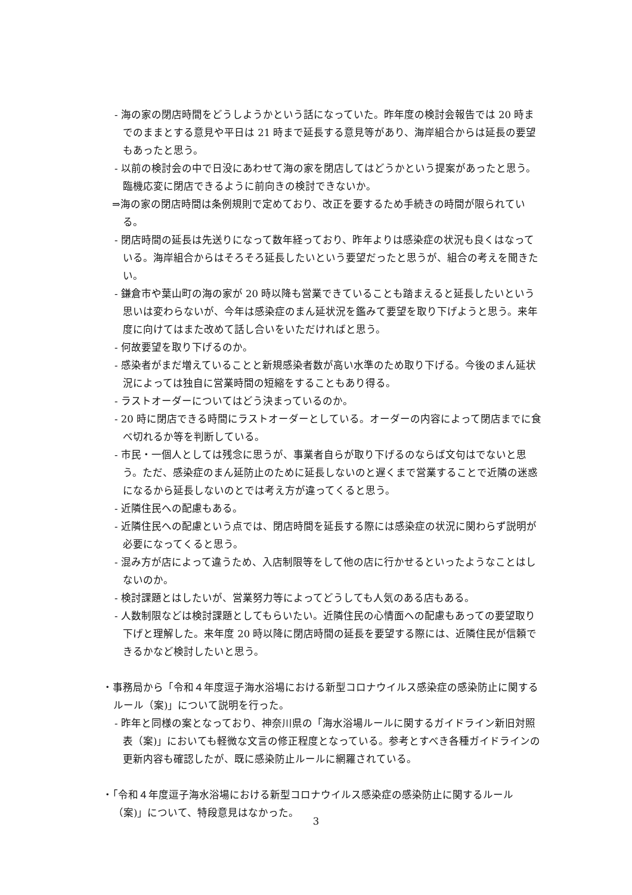- 海の家の閉店時間をどうしようかという話になっていた。昨年度の検討会報告では 20 時までのままとする意見や平日は 21 時まで延長する意見等があり、海岸組合からは延長の要望もあったと思う。
- 以前の検討会の中で日没にあわせて海の家を閉店してはどうかという提案があったと思う。臨機応変に閉店できるように前向きの検討できないか。
⇒海の家の閉店時間は条例規則で定めており、改正を要するため手続きの時間が限られている。
- 閉店時間の延長は先送りになって数年経っており、昨年よりは感染症の状況も良くはなっている。海岸組合からはそろそろ延長したいという要望だったと思うが、組合の考えを聞きたい。
- 鎌倉市や葉山町の海の家が 20 時以降も営業できていることも踏まえると延長したいという思いは変わらないが、今年は感染症のまん延状況を鑑みて要望を取り下げようと思う。来年度に向けてはまた改めて話し合いをいただければと思う。
- 何故要望を取り下げるのか。
- 感染者がまだ増えていることと新規感染者数が高い水準のため取り下げる。今後のまん延状況によっては独自に営業時間の短縮をすることもあり得る。
- ラストオーダーについてはどう決まっているのか。
- 20 時に閉店できる時間にラストオーダーとしている。オーダーの内容によって閉店までに食べ切れるか等を判断している。
- 市民・一個人としては残念に思うが、事業者自らが取り下げるのならば文句はでないと思う。ただ、感染症のまん延防止のために延長しないのと遅くまで営業することで近隣の迷惑になるから延長しないのとでは考え方が違ってくると思う。
- 近隣住民への配慮もある。
- 近隣住民への配慮という点では、閉店時間を延長する際には感染症の状況に関わらず説明が必要になってくると思う。
- 混み方が店によって違うため、入店制限等をして他の店に行かせるといったようなことはしないのか。
- 検討課題とはしたいが、営業努力等によってどうしても人気のある店もある。
- 人数制限などは検討課題としてもらいたい。近隣住民の心情面への配慮もあっての要望取り下げと理解した。来年度 20 時以降に閉店時間の延長を要望する際には、近隣住民が信頼できるかなど検討したいと思う。
・事務局から「令和４年度逗子海水浴場における新型コロナウイルス感染症の感染防止に関するルール（案)」について説明を行った。
- 昨年と同様の案となっており、神奈川県の「海水浴場ルールに関するガイドライン新旧対照表（案)」においても軽微な文言の修正程度となっている。参考とすべき各種ガイドラインの更新内容も確認したが、既に感染防止ルールに網羅されている。
・「令和４年度逗子海水浴場における新型コロナウイルス感染症の感染防止に関するルール（案)」について、特段意見はなかった。
3